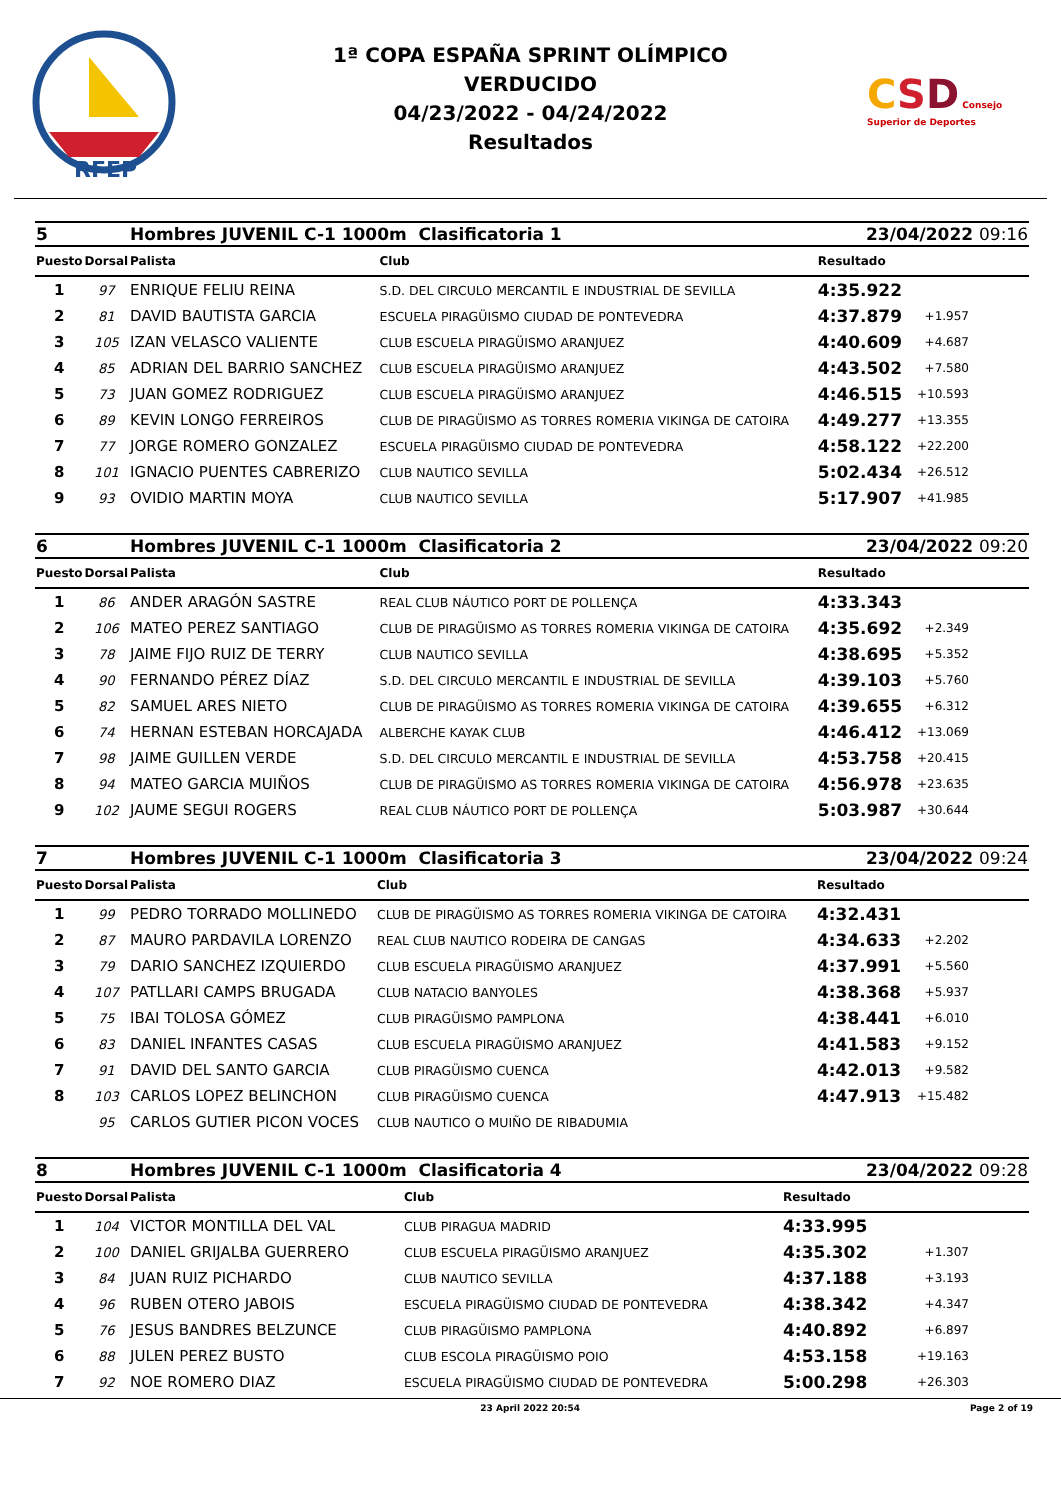RFEP
1ª COPA ESPAÑA SPRINT OLÍMPICO
VERDUCIDO
04/23/2022 - 04/24/2022
Resultados
CSD Consejo Superior de Deportes
| 5 | | Hombres JUVENIL C-1 1000m Clasificatoria 1 | | 23/04/2022 09:16 | |
| Puesto | Dorsal | Palista | Club | Resultado | |
| 1 | 97 | ENRIQUE FELIU REINA | S.D. DEL CIRCULO MERCANTIL E INDUSTRIAL DE SEVILLA | 4:35.922 | |
| 2 | 81 | DAVID BAUTISTA GARCIA | ESCUELA PIRAGÜISMO CIUDAD DE PONTEVEDRA | 4:37.879 | +1.957 |
| 3 | 105 | IZAN VELASCO VALIENTE | CLUB ESCUELA PIRAGÜISMO ARANJUEZ | 4:40.609 | +4.687 |
| 4 | 85 | ADRIAN DEL BARRIO SANCHEZ | CLUB ESCUELA PIRAGÜISMO ARANJUEZ | 4:43.502 | +7.580 |
| 5 | 73 | JUAN GOMEZ RODRIGUEZ | CLUB ESCUELA PIRAGÜISMO ARANJUEZ | 4:46.515 | +10.593 |
| 6 | 89 | KEVIN LONGO FERREIROS | CLUB DE PIRAGÜISMO AS TORRES ROMERIA VIKINGA DE CATOIRA | 4:49.277 | +13.355 |
| 7 | 77 | JORGE ROMERO GONZALEZ | ESCUELA PIRAGÜISMO CIUDAD DE PONTEVEDRA | 4:58.122 | +22.200 |
| 8 | 101 | IGNACIO PUENTES CABRERIZO | CLUB NAUTICO SEVILLA | 5:02.434 | +26.512 |
| 9 | 93 | OVIDIO MARTIN MOYA | CLUB NAUTICO SEVILLA | 5:17.907 | +41.985 |
| 6 | | Hombres JUVENIL C-1 1000m Clasificatoria 2 | | 23/04/2022 09:20 | |
| Puesto | Dorsal | Palista | Club | Resultado | |
| 1 | 86 | ANDER ARAGÓN SASTRE | REAL CLUB NÁUTICO PORT DE POLLENÇA | 4:33.343 | |
| 2 | 106 | MATEO PEREZ SANTIAGO | CLUB DE PIRAGÜISMO AS TORRES ROMERIA VIKINGA DE CATOIRA | 4:35.692 | +2.349 |
| 3 | 78 | JAIME FIJO RUIZ DE TERRY | CLUB NAUTICO SEVILLA | 4:38.695 | +5.352 |
| 4 | 90 | FERNANDO PÉREZ DÍAZ | S.D. DEL CIRCULO MERCANTIL E INDUSTRIAL DE SEVILLA | 4:39.103 | +5.760 |
| 5 | 82 | SAMUEL ARES NIETO | CLUB DE PIRAGÜISMO AS TORRES ROMERIA VIKINGA DE CATOIRA | 4:39.655 | +6.312 |
| 6 | 74 | HERNAN ESTEBAN HORCAJADA | ALBERCHE KAYAK CLUB | 4:46.412 | +13.069 |
| 7 | 98 | JAIME GUILLEN VERDE | S.D. DEL CIRCULO MERCANTIL E INDUSTRIAL DE SEVILLA | 4:53.758 | +20.415 |
| 8 | 94 | MATEO GARCIA MUIÑOS | CLUB DE PIRAGÜISMO AS TORRES ROMERIA VIKINGA DE CATOIRA | 4:56.978 | +23.635 |
| 9 | 102 | JAUME SEGUI ROGERS | REAL CLUB NÁUTICO PORT DE POLLENÇA | 5:03.987 | +30.644 |
| 7 | | Hombres JUVENIL C-1 1000m Clasificatoria 3 | | 23/04/2022 09:24 | |
| Puesto | Dorsal | Palista | Club | Resultado | |
| 1 | 99 | PEDRO TORRADO MOLLINEDO | CLUB DE PIRAGÜISMO AS TORRES ROMERIA VIKINGA DE CATOIRA | 4:32.431 | |
| 2 | 87 | MAURO PARDAVILA LORENZO | REAL CLUB NAUTICO RODEIRA DE CANGAS | 4:34.633 | +2.202 |
| 3 | 79 | DARIO SANCHEZ IZQUIERDO | CLUB ESCUELA PIRAGÜISMO ARANJUEZ | 4:37.991 | +5.560 |
| 4 | 107 | PATLLARI CAMPS BRUGADA | CLUB NATACIO BANYOLES | 4:38.368 | +5.937 |
| 5 | 75 | IBAI TOLOSA GÓMEZ | CLUB PIRAGÜISMO PAMPLONA | 4:38.441 | +6.010 |
| 6 | 83 | DANIEL INFANTES CASAS | CLUB ESCUELA PIRAGÜISMO ARANJUEZ | 4:41.583 | +9.152 |
| 7 | 91 | DAVID DEL SANTO GARCIA | CLUB PIRAGÜISMO CUENCA | 4:42.013 | +9.582 |
| 8 | 103 | CARLOS LOPEZ BELINCHON | CLUB PIRAGÜISMO CUENCA | 4:47.913 | +15.482 |
| | 95 | CARLOS GUTIER PICON VOCES | CLUB NAUTICO O MUIÑO DE RIBADUMIA | | |
| 8 | | Hombres JUVENIL C-1 1000m Clasificatoria 4 | | 23/04/2022 09:28 | |
| Puesto | Dorsal | Palista | Club | Resultado | |
| 1 | 104 | VICTOR MONTILLA DEL VAL | CLUB PIRAGUA MADRID | 4:33.995 | |
| 2 | 100 | DANIEL GRIJALBA GUERRERO | CLUB ESCUELA PIRAGÜISMO ARANJUEZ | 4:35.302 | +1.307 |
| 3 | 84 | JUAN RUIZ PICHARDO | CLUB NAUTICO SEVILLA | 4:37.188 | +3.193 |
| 4 | 96 | RUBEN OTERO JABOIS | ESCUELA PIRAGÜISMO CIUDAD DE PONTEVEDRA | 4:38.342 | +4.347 |
| 5 | 76 | JESUS BANDRES BELZUNCE | CLUB PIRAGÜISMO PAMPLONA | 4:40.892 | +6.897 |
| 6 | 88 | JULEN PEREZ BUSTO | CLUB ESCOLA PIRAGÜISMO POIO | 4:53.158 | +19.163 |
| 7 | 92 | NOE ROMERO DIAZ | ESCUELA PIRAGÜISMO CIUDAD DE PONTEVEDRA | 5:00.298 | +26.303 |
23 April 2022 20:54 Page 2 of 19